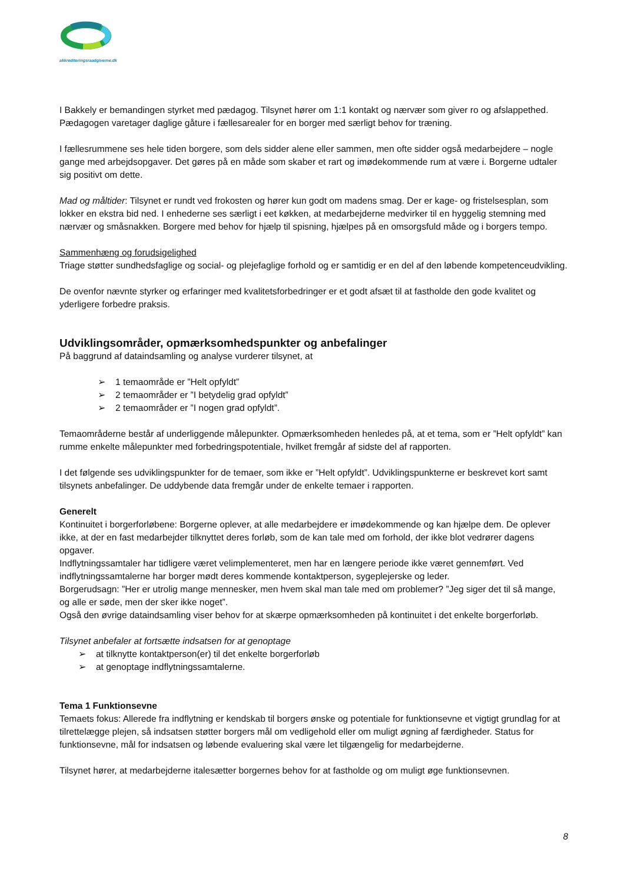akkrediteringsraadgiverne.dk
I Bakkely er bemandingen styrket med pædagog. Tilsynet hører om 1:1 kontakt og nærvær som giver ro og afslap­pethed. Pædagogen varetager daglige gåture i fællesarealer for en borger med særligt behov for træning.
I fællesrummene ses hele tiden borgere, som dels sidder alene eller sammen, men ofte sidder også medarbejdere – nogle gange med arbejdsopgaver. Det gøres på en måde som skaber et rart og imødekommende rum at være i. Borgerne udtaler sig positivt om dette.
Mad og måltider: Tilsynet er rundt ved frokosten og hører kun godt om madens smag. Der er kage- og fristelses­plan, som lokker en ekstra bid ned. I enhederne ses særligt i eet køkken, at medarbejderne medvirker til en hygge­lig stemning med nærvær og småsnakken. Borgere med behov for hjælp til spisning, hjælpes på en omsorgsfuld måde og i borgers tempo.
Sammenhæng og forudsigelighed
Triage støtter sundhedsfaglige og social- og plejefaglige forhold og er samtidig er en del af den løbende kompe­tenceudvikling.
De ovenfor nævnte styrker og erfaringer med kvalitetsforbedringer er et godt afsæt til at fastholde den gode kva­litet og yderligere forbedre praksis.
Udviklingsområder, opmærksomhedspunkter og anbefalinger
På baggrund af dataindsamling og analyse vurderer tilsynet, at
➢ 1 temaområde er ”Helt opfyldt”
➢ 2 temaområder er ”I betydelig grad opfyldt”
➢ 2 temaområder er ”I nogen grad opfyldt”.
Temaområderne består af underliggende målepunkter. Opmærksomheden henledes på, at et tema, som er ”Helt opfyldt” kan rumme enkelte målepunkter med forbedringspotentiale, hvilket fremgår af sidste del af rapporten.
I det følgende ses udviklingspunkter for de temaer, som ikke er ”Helt opfyldt”. Udviklingspunkterne er beskrevet kort samt tilsynets anbefalinger. De uddybende data fremgår under de enkelte temaer i rapporten.
Generelt
Kontinuitet i borgerforløbene: Borgerne oplever, at alle medarbejdere er imødekommende og kan hjælpe dem. De oplever ikke, at der en fast medarbejder tilknyttet deres forløb, som de kan tale med om forhold, der ikke blot vedrører dagens opgaver.
Indflytningssamtaler har tidligere været velimplementeret, men har en længere periode ikke været gennemført. Ved indflytningssamtalerne har borger mødt deres kommende kontaktperson, sygeplejerske og leder.
Borgerudsagn: ”Her er utrolig mange mennesker, men hvem skal man tale med om problemer? ”Jeg siger det til så mange, og alle er søde, men der sker ikke noget”.
Også den øvrige dataindsamling viser behov for at skærpe opmærksomheden på kontinuitet i det enkelte borger­forløb.
Tilsynet anbefaler at fortsætte indsatsen for at genoptage
➢ at tilknytte kontaktperson(er) til det enkelte borgerforløb
➢ at genoptage indflytningssamtalerne.
Tema 1 Funktionsevne
Temaets fokus: Allerede fra indflytning er kendskab til borgers ønske og potentiale for funktionsevne et vigtigt grundlag for at tilrettelægge plejen, så indsatsen støtter borgers mål om vedligehold eller om muligt øgning af færdigheder. Status for funktionsevne, mål for indsatsen og løbende evaluering skal være let tilgængelig for med­arbejderne.
Tilsynet hører, at medarbejderne italesætter borgernes behov for at fastholde og om muligt øge funktionsevnen.
8